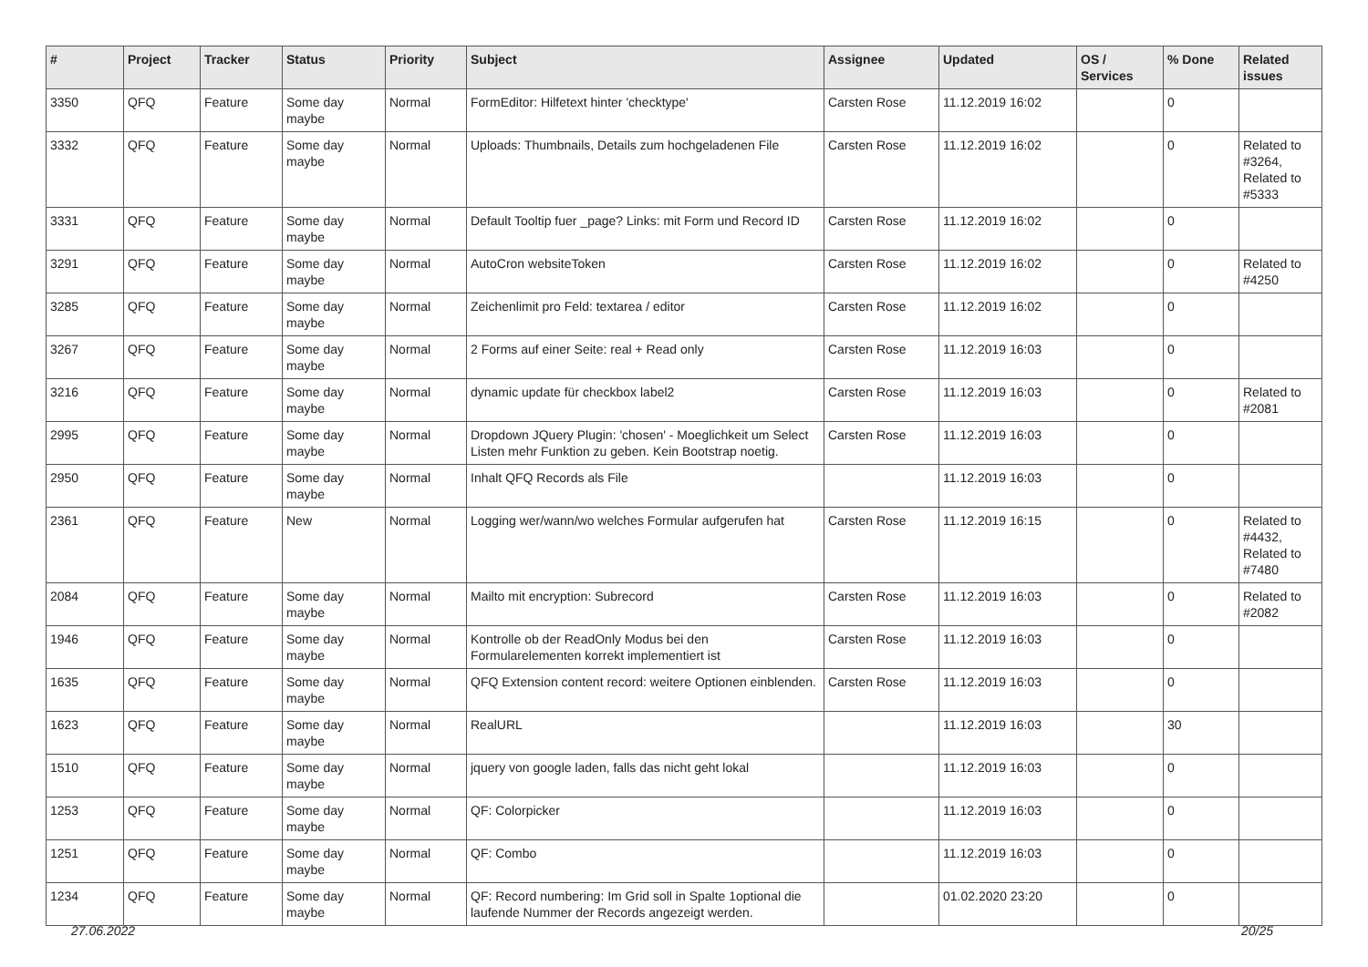| # | Project | Tracker | Status | Priority | Subject | Assignee | Updated | OS / Services | % Done | Related issues |
| --- | --- | --- | --- | --- | --- | --- | --- | --- | --- | --- |
| 3350 | QFQ | Feature | Some day maybe | Normal | FormEditor: Hilfetext hinter 'checktype' | Carsten Rose | 11.12.2019 16:02 | | 0 | |
| 3332 | QFQ | Feature | Some day maybe | Normal | Uploads: Thumbnails, Details zum hochgeladenen File | Carsten Rose | 11.12.2019 16:02 | | 0 | Related to #3264, Related to #5333 |
| 3331 | QFQ | Feature | Some day maybe | Normal | Default Tooltip fuer _page? Links: mit Form und Record ID | Carsten Rose | 11.12.2019 16:02 | | 0 | |
| 3291 | QFQ | Feature | Some day maybe | Normal | AutoCron websiteToken | Carsten Rose | 11.12.2019 16:02 | | 0 | Related to #4250 |
| 3285 | QFQ | Feature | Some day maybe | Normal | Zeichenlimit pro Feld: textarea / editor | Carsten Rose | 11.12.2019 16:02 | | 0 | |
| 3267 | QFQ | Feature | Some day maybe | Normal | 2 Forms auf einer Seite: real + Read only | Carsten Rose | 11.12.2019 16:03 | | 0 | |
| 3216 | QFQ | Feature | Some day maybe | Normal | dynamic update für checkbox label2 | Carsten Rose | 11.12.2019 16:03 | | 0 | Related to #2081 |
| 2995 | QFQ | Feature | Some day maybe | Normal | Dropdown JQuery Plugin: 'chosen' - Moeglichkeit um Select Listen mehr Funktion zu geben. Kein Bootstrap noetig. | Carsten Rose | 11.12.2019 16:03 | | 0 | |
| 2950 | QFQ | Feature | Some day maybe | Normal | Inhalt QFQ Records als File | | 11.12.2019 16:03 | | 0 | |
| 2361 | QFQ | Feature | New | Normal | Logging wer/wann/wo welches Formular aufgerufen hat | Carsten Rose | 11.12.2019 16:15 | | 0 | Related to #4432, Related to #7480 |
| 2084 | QFQ | Feature | Some day maybe | Normal | Mailto mit encryption: Subrecord | Carsten Rose | 11.12.2019 16:03 | | 0 | Related to #2082 |
| 1946 | QFQ | Feature | Some day maybe | Normal | Kontrolle ob der ReadOnly Modus bei den Formularelementen korrekt implementiert ist | Carsten Rose | 11.12.2019 16:03 | | 0 | |
| 1635 | QFQ | Feature | Some day maybe | Normal | QFQ Extension content record: weitere Optionen einblenden. | Carsten Rose | 11.12.2019 16:03 | | 0 | |
| 1623 | QFQ | Feature | Some day maybe | Normal | RealURL | | 11.12.2019 16:03 | | 30 | |
| 1510 | QFQ | Feature | Some day maybe | Normal | jquery von google laden, falls das nicht geht lokal | | 11.12.2019 16:03 | | 0 | |
| 1253 | QFQ | Feature | Some day maybe | Normal | QF: Colorpicker | | 11.12.2019 16:03 | | 0 | |
| 1251 | QFQ | Feature | Some day maybe | Normal | QF: Combo | | 11.12.2019 16:03 | | 0 | |
| 1234 | QFQ | Feature | Some day maybe | Normal | QF: Record numbering: Im Grid soll in Spalte 1optional die laufende Nummer der Records angezeigt werden. | | 01.02.2020 23:20 | | 0 | |
27.06.2022 20/25